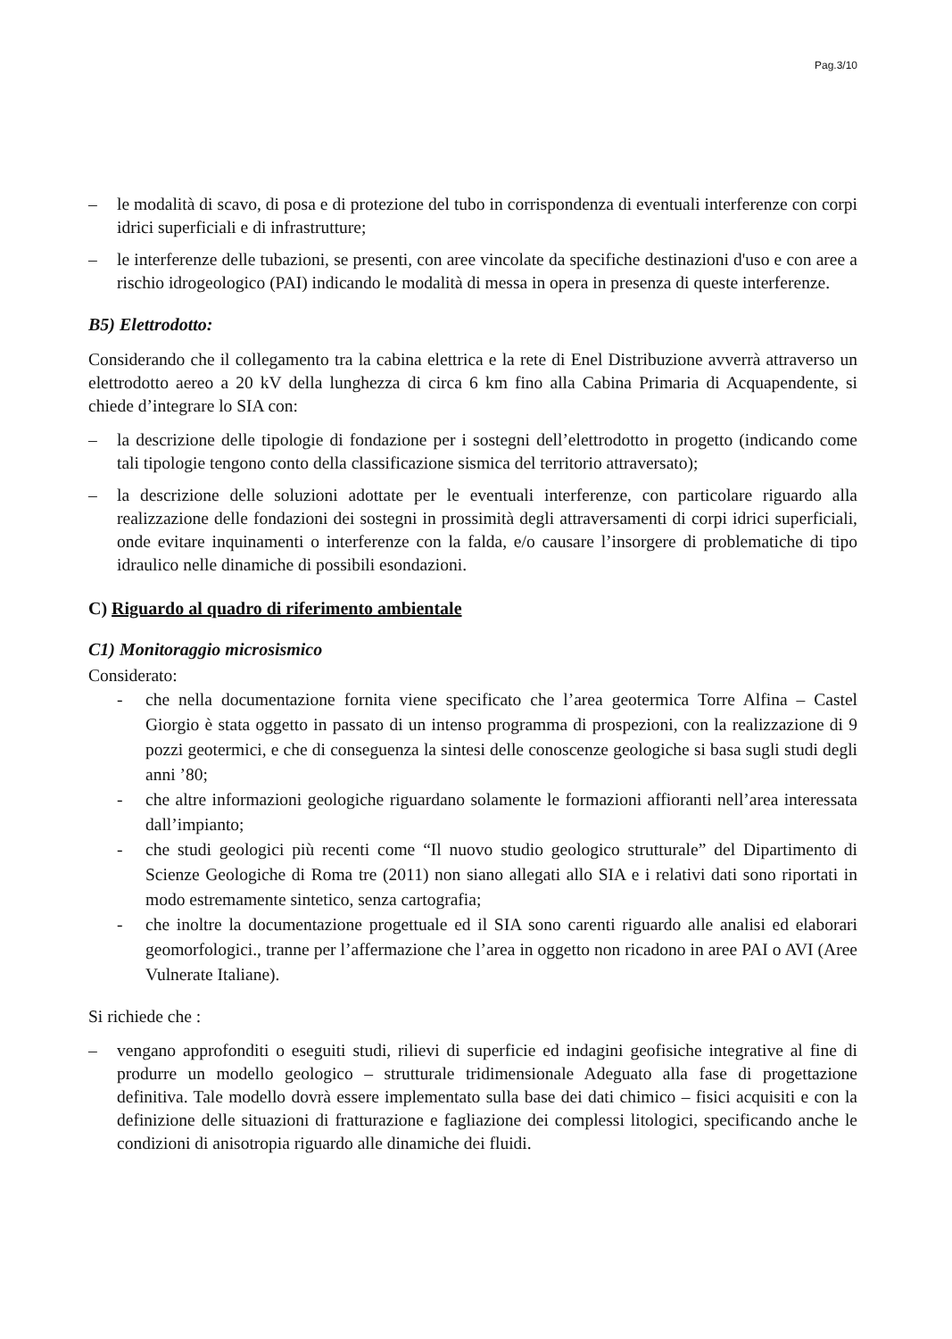Pag.3/10
– le modalità di scavo, di posa e di protezione del tubo in corrispondenza di eventuali interferenze con corpi idrici superficiali e di infrastrutture;
– le interferenze delle tubazioni, se presenti, con aree vincolate da specifiche destinazioni d'uso e con aree a rischio idrogeologico (PAI) indicando le modalità di messa in opera in presenza di queste interferenze.
B5) Elettrodotto:
Considerando che il collegamento tra la cabina elettrica e la rete di Enel Distribuzione avverrà attraverso un elettrodotto aereo a 20 kV della lunghezza di circa 6 km fino alla Cabina Primaria di Acquapendente, si chiede d’integrare lo SIA con:
– la descrizione delle tipologie di fondazione per i sostegni dell’elettrodotto in progetto (indicando come tali tipologie tengono conto della classificazione sismica del territorio attraversato);
– la descrizione delle soluzioni adottate per le eventuali interferenze, con particolare riguardo alla realizzazione delle fondazioni dei sostegni in prossimità degli attraversamenti di corpi idrici superficiali, onde evitare inquinamenti o interferenze con la falda, e/o causare l’insorgere di problematiche di tipo idraulico nelle dinamiche di possibili esondazioni.
C) Riguardo al quadro di riferimento ambientale
C1) Monitoraggio microsismico
Considerato:
- che nella documentazione fornita viene specificato che l’area geotermica Torre Alfina – Castel Giorgio è stata oggetto in passato di un intenso programma di prospezioni, con la realizzazione di 9 pozzi geotermici, e che di conseguenza la sintesi delle conoscenze geologiche si basa sugli studi degli anni ’80;
- che altre informazioni geologiche riguardano solamente le formazioni affioranti nell’area interessata dall’impianto;
- che studi geologici più recenti come “Il nuovo studio geologico strutturale” del Dipartimento di Scienze Geologiche di Roma tre (2011) non siano allegati allo SIA e i relativi dati sono riportati in modo estremamente sintetico, senza cartografia;
- che inoltre la documentazione progettuale ed il SIA sono carenti riguardo alle analisi ed elaborari geomorfologici., tranne per l’affermazione che l’area in oggetto non ricadono in aree PAI o AVI (Aree Vulnerate Italiane).
Si richiede che :
– vengano approfonditi o eseguiti studi, rilievi di superficie ed indagini geofisiche integrative al fine di produrre un modello geologico – strutturale tridimensionale Adeguato alla fase di progettazione definitiva. Tale modello dovrà essere implementato sulla base dei dati chimico – fisici acquisiti e con la definizione delle situazioni di fratturazione e fagliazione dei complessi litologici, specificando anche le condizioni di anisotropia riguardo alle dinamiche dei fluidi.